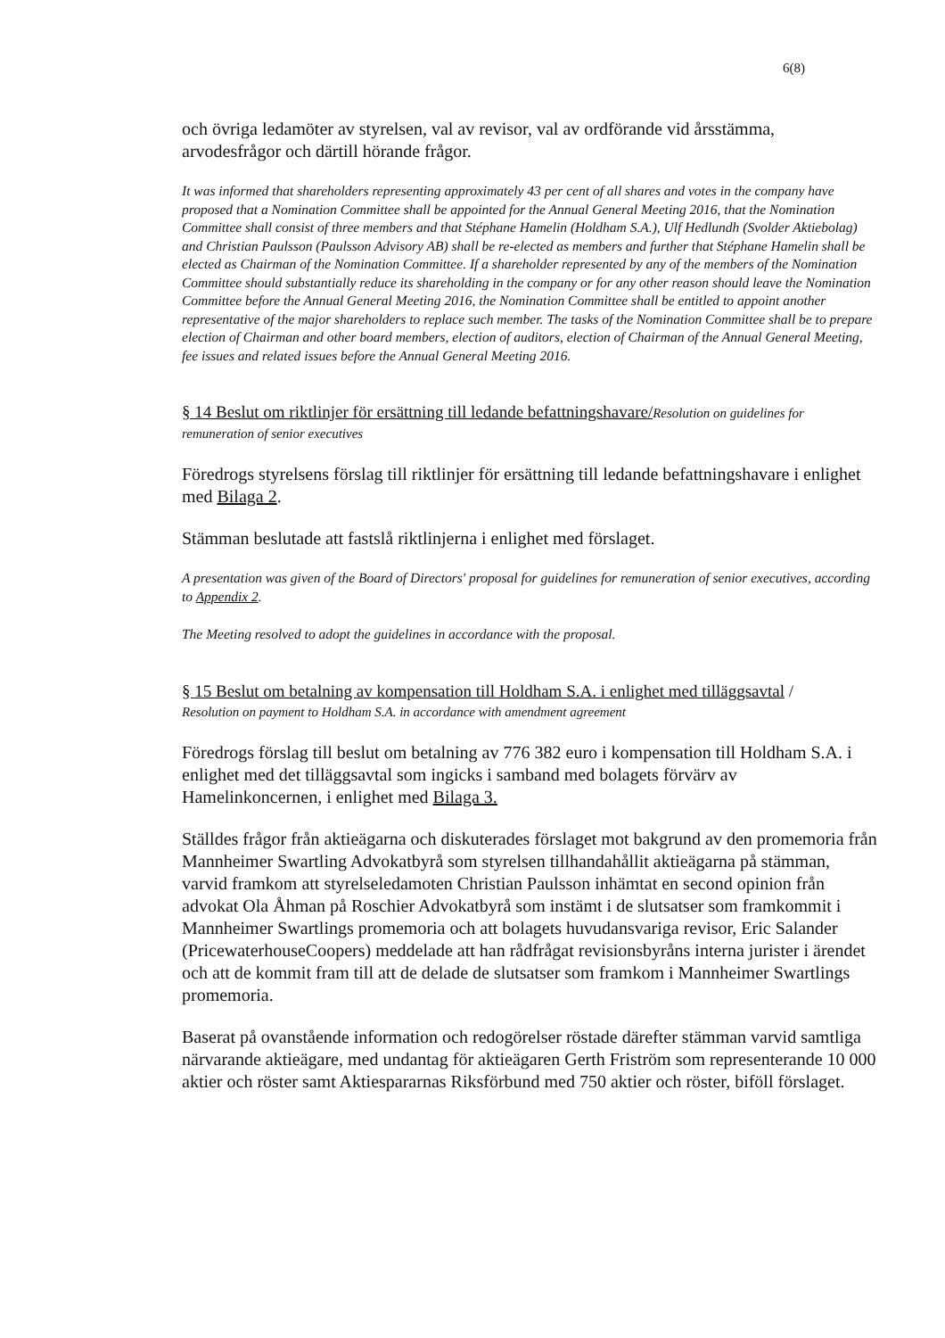6(8)
och övriga ledamöter av styrelsen, val av revisor, val av ordförande vid årsstämma, arvodesfrågor och därtill hörande frågor.
It was informed that shareholders representing approximately 43 per cent of all shares and votes in the company have proposed that a Nomination Committee shall be appointed for the Annual General Meeting 2016, that the Nomination Committee shall consist of three members and that Stéphane Hamelin (Holdham S.A.), Ulf Hedlundh (Svolder Aktiebolag) and Christian Paulsson (Paulsson Advisory AB) shall be re-elected as members and further that Stéphane Hamelin shall be elected as Chairman of the Nomination Committee. If a shareholder represented by any of the members of the Nomination Committee should substantially reduce its shareholding in the company or for any other reason should leave the Nomination Committee before the Annual General Meeting 2016, the Nomination Committee shall be entitled to appoint another representative of the major shareholders to replace such member. The tasks of the Nomination Committee shall be to prepare election of Chairman and other board members, election of auditors, election of Chairman of the Annual General Meeting, fee issues and related issues before the Annual General Meeting 2016.
§ 14 Beslut om riktlinjer för ersättning till ledande befattningshavare/Resolution on guidelines for remuneration of senior executives
Föredrogs styrelsens förslag till riktlinjer för ersättning till ledande befattningshavare i enlighet med Bilaga 2.
Stämman beslutade att fastslå riktlinjerna i enlighet med förslaget.
A presentation was given of the Board of Directors' proposal for guidelines for remuneration of senior executives, according to Appendix 2.
The Meeting resolved to adopt the guidelines in accordance with the proposal.
§ 15 Beslut om betalning av kompensation till Holdham S.A. i enlighet med tilläggsavtal /
Resolution on payment to Holdham S.A. in accordance with amendment agreement
Föredrogs förslag till beslut om betalning av 776 382 euro i kompensation till Holdham S.A. i enlighet med det tilläggsavtal som ingicks i samband med bolagets förvärv av Hamelinkoncernen, i enlighet med Bilaga 3.
Ställdes frågor från aktieägarna och diskuterades förslaget mot bakgrund av den promemoria från Mannheimer Swartling Advokatbyrå som styrelsen tillhandahållit aktieägarna på stämman, varvid framkom att styrelseledamoten Christian Paulsson inhämtat en second opinion från advokat Ola Åhman på Roschier Advokatbyrå som instämt i de slutsatser som framkommit i Mannheimer Swartlings promemoria och att bolagets huvudansvariga revisor, Eric Salander (PricewaterhouseCoopers) meddelade att han rådfrågat revisionsbyråns interna jurister i ärendet och att de kommit fram till att de delade de slutsatser som framkom i Mannheimer Swartlings promemoria.
Baserat på ovanstående information och redogörelser röstade därefter stämman varvid samtliga närvarande aktieägare, med undantag för aktieägaren Gerth Friström som representerande 10 000 aktier och röster samt Aktiespararnas Riksförbund med 750 aktier och röster, biföll förslaget.